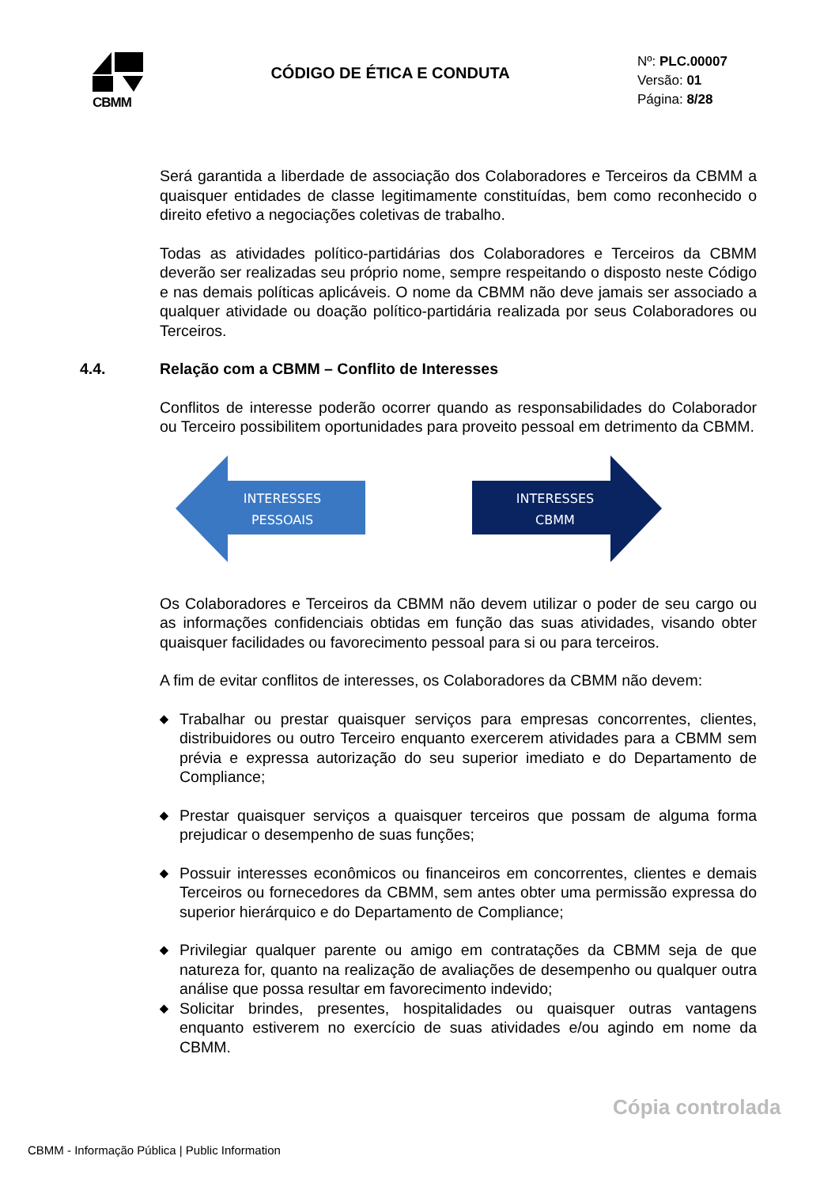CBMM
CÓDIGO DE ÉTICA E CONDUTA
Nº: PLC.00007
Versão: 01
Página: 8/28
Será garantida a liberdade de associação dos Colaboradores e Terceiros da CBMM a quaisquer entidades de classe legitimamente constituídas, bem como reconhecido o direito efetivo a negociações coletivas de trabalho.
Todas as atividades político-partidárias dos Colaboradores e Terceiros da CBMM deverão ser realizadas seu próprio nome, sempre respeitando o disposto neste Código e nas demais políticas aplicáveis. O nome da CBMM não deve jamais ser associado a qualquer atividade ou doação político-partidária realizada por seus Colaboradores ou Terceiros.
4.4. Relação com a CBMM – Conflito de Interesses
Conflitos de interesse poderão ocorrer quando as responsabilidades do Colaborador ou Terceiro possibilitem oportunidades para proveito pessoal em detrimento da CBMM.
INTERESSES
PESSOAIS
INTERESSES
CBMM
Os Colaboradores e Terceiros da CBMM não devem utilizar o poder de seu cargo ou as informações confidenciais obtidas em função das suas atividades, visando obter quaisquer facilidades ou favorecimento pessoal para si ou para terceiros.
A fim de evitar conflitos de interesses, os Colaboradores da CBMM não devem:
◆ Trabalhar ou prestar quaisquer serviços para empresas concorrentes, clientes, distribuidores ou outro Terceiro enquanto exercerem atividades para a CBMM sem prévia e expressa autorização do seu superior imediato e do Departamento de Compliance;
◆ Prestar quaisquer serviços a quaisquer terceiros que possam de alguma forma prejudicar o desempenho de suas funções;
◆ Possuir interesses econômicos ou financeiros em concorrentes, clientes e demais Terceiros ou fornecedores da CBMM, sem antes obter uma permissão expressa do superior hierárquico e do Departamento de Compliance;
◆ Privilegiar qualquer parente ou amigo em contratações da CBMM seja de que natureza for, quanto na realização de avaliações de desempenho ou qualquer outra análise que possa resultar em favorecimento indevido;
◆ Solicitar brindes, presentes, hospitalidades ou quaisquer outras vantagens enquanto estiverem no exercício de suas atividades e/ou agindo em nome da CBMM.
Cópia controlada
CBMM - Informação Pública | Public Information